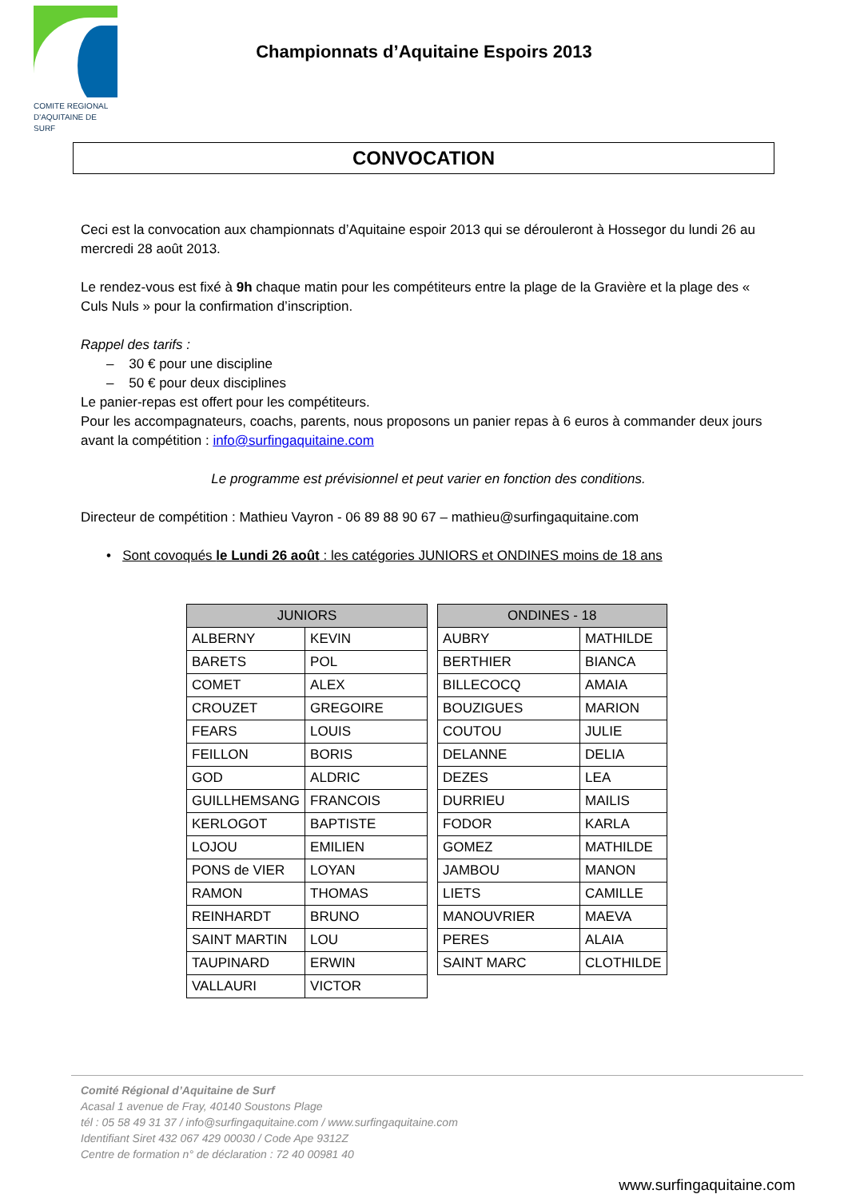COMITE REGIONAL
D'AQUITAINE DE SURF
Championnats d’Aquitaine Espoirs 2013
CONVOCATION
Ceci est la convocation aux championnats d’Aquitaine espoir 2013 qui se dérouleront à Hossegor du lundi 26 au mercredi 28 août 2013.
Le rendez-vous est fixé à 9h chaque matin pour les compétiteurs entre la plage de la Gravière et la plage des « Culs Nuls » pour la confirmation d’inscription.
Rappel des tarifs :
– 30 € pour une discipline
– 50 € pour deux disciplines
Le panier-repas est offert pour les compétiteurs.
Pour les accompagnateurs, coachs, parents, nous proposons un panier repas à 6 euros à commander deux jours avant la compétition : info@surfingaquitaine.com
Le programme est prévisionnel et peut varier en fonction des conditions.
Directeur de compétition : Mathieu Vayron - 06 89 88 90 67 – mathieu@surfingaquitaine.com
• Sont covoqués le Lundi 26 août : les catégories JUNIORS et ONDINES moins de 18 ans
| JUNIORS | | | ONDINES - 18 | |
| ALBERNY | KEVIN | | AUBRY | MATHILDE |
| BARETS | POL | | BERTHIER | BIANCA |
| COMET | ALEX | | BILLECOCQ | AMAIA |
| CROUZET | GREGOIRE | | BOUZIGUES | MARION |
| FEARS | LOUIS | | COUTOU | JULIE |
| FEILLON | BORIS | | DELANNE | DELIA |
| GOD | ALDRIC | | DEZES | LEA |
| GUILLHEMSANG | FRANCOIS | | DURRIEU | MAILIS |
| KERLOGOT | BAPTISTE | | FODOR | KARLA |
| LOJOU | EMILIEN | | GOMEZ | MATHILDE |
| PONS de VIER | LOYAN | | JAMBOU | MANON |
| RAMON | THOMAS | | LIETS | CAMILLE |
| REINHARDT | BRUNO | | MANOUVRIER | MAEVA |
| SAINT MARTIN | LOU | | PERES | ALAIA |
| TAUPINARD | ERWIN | | SAINT MARC | CLOTHILDE |
| VALLAURI | VICTOR | | | |
Comité Régional d’Aquitaine de Surf
Acasal 1 avenue de Fray, 40140 Soustons Plage
tél : 05 58 49 31 37 / info@surfingaquitaine.com / www.surfingaquitaine.com
Identifiant Siret 432 067 429 00030 / Code Ape 9312Z
Centre de formation n° de déclaration : 72 40 00981 40
www.surfingaquitaine.com